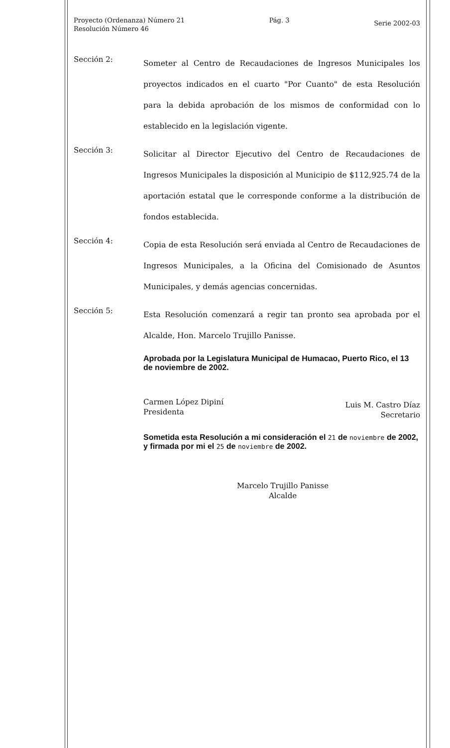Proyecto (Ordenanza) Número 21
Resolución Número 46
Pág. 3
Serie 2002-03
Sección 2:
Someter al Centro de Recaudaciones de Ingresos Municipales los proyectos indicados en el cuarto "Por Cuanto" de esta Resolución para la debida aprobación de los mismos de conformidad con lo establecido en la legislación vigente.
Sección 3:
Solicitar al Director Ejecutivo del Centro de Recaudaciones de Ingresos Municipales la disposición al Municipio de $112,925.74 de la aportación estatal que le corresponde conforme a la distribución de fondos establecida.
Sección 4:
Copia de esta Resolución será enviada al Centro de Recaudaciones de Ingresos Municipales, a la Oficina del Comisionado de Asuntos Municipales, y demás agencias concernidas.
Sección 5:
Esta Resolución comenzará a regir tan pronto sea aprobada por el Alcalde, Hon. Marcelo Trujillo Panisse.
Aprobada por la Legislatura Municipal de Humacao, Puerto Rico, el 13 de noviembre de 2002.
Carmen López Dipiní
Presidenta
Luis M. Castro Díaz
Secretario
Sometida esta Resolución a mi consideración el 21 de noviembre de 2002, y firmada por mi el 25 de noviembre de 2002.
Marcelo Trujillo Panisse
Alcalde